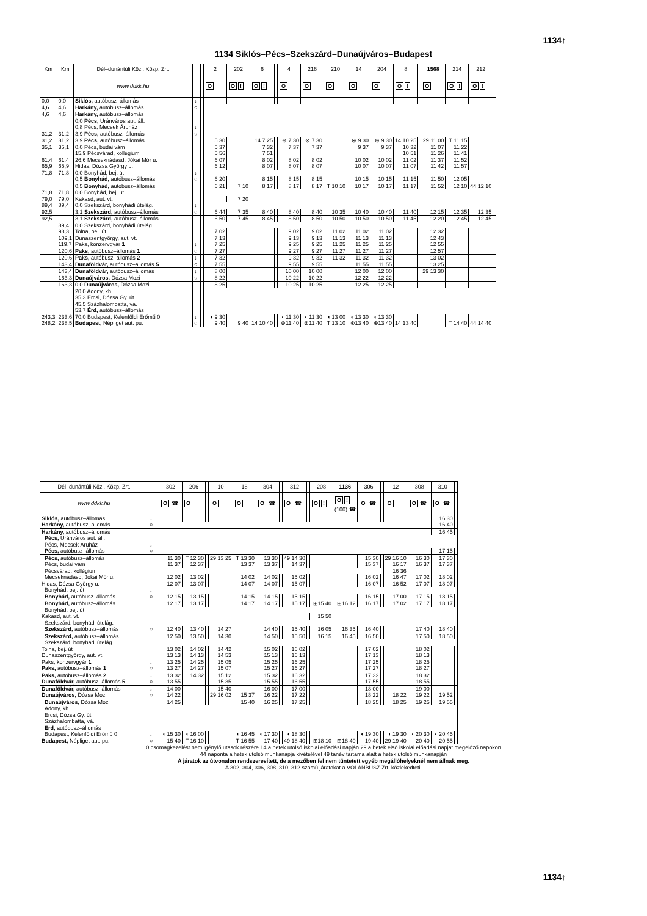1134↑
1134 Siklós–Pécs–Szekszárd–Dunaújváros–Budapest
| Km | Km | Dél–dunántúli Közl. Közp. Zrt. | | | 2 | 202 | 6 | | 4 | 216 | 210 | 14 | 204 | 8 | | 1568 | 214 | 212 | |
| --- | --- | --- | --- | --- | --- | --- | --- | --- | --- | --- | --- | --- | --- | --- | --- | --- | --- | --- | --- |
| | | www.ddkk.hu | | | O | O ! | O ! | | O | O | O | O | O | O ! | | O | O ! | O ! | |
| 0,0 | 0,0 | Siklós, autóbusz–állomás | ↓ | | | | | | | | | | | | | | | | |
| 4,6 | 4,6 | Harkány, autóbusz–állomás | ○ | | | | | | | | | | | | | | | | |
| 4,6 | 4,6 | Harkány, autóbusz–állomás | | | | | | | | | | | | | | | | | |
| | | 0,0 Pécs, Uránváros aut. áll. | | | | | | | | | | | | | | | | | |
| | | 0,8 Pécs, Mecsek Áruház | ↓ | | | | | | | | | | | | | | | | |
| 31,2 | 31,2 | 3,9 Pécs, autóbusz–állomás | ○ | | | | | | | | | | | | | | | | |
| 31,2 | 31,2 | 3,9 Pécs, autóbusz–állomás | | | 5 30 | | 14 7 25 | | ⊕ 7 30 | ⊗ 7 30 | | ⊗ 9 30 | ⊕ 9 30 | 14 10 25 | | 29 11 00 | T 11 15 | | |
| 35,1 | 35,1 | 0,0 Pécs, budai vám | | | 5 37 | | 7 32 | | 7 37 | 7 37 | | 9 37 | 9 37 | 10 32 | | 11 07 | 11 22 | | |
| | | 15,9 Pécsvárad, kollégium | | | 5 56 | | 7 51 | | | | | | | 10 51 | | 11 26 | 11 41 | | |
| 61,4 | 61,4 | 26,6 Mecseknádasd, Jókai Mór u. | | | 6 07 | | 8 02 | | 8 02 | 8 02 | | 10 02 | 10 02 | 11 02 | | 11 37 | 11 52 | | |
| 65,9 | 65,9 | Hidas, Dózsa György u. | | | 6 12 | | 8 07 | | 8 07 | 8 07 | | 10 07 | 10 07 | 11 07 | | 11 42 | 11 57 | | |
| 71,8 | 71,8 | 0,0 Bonyhád, bej. út | ↓ | | | | | | | | | | | | | | | | |
| | | 0,5 Bonyhád, autóbusz–állomás | ○ | | 6 20 | | 8 15 | | 8 15 | 8 15 | | 10 15 | 10 15 | 11 15 | | 11 50 | 12 05 | | |
| | | 0,5 Bonyhád, autóbusz–állomás | | | 6 21 | 7 10 | 8 17 | | 8 17 | 8 17 | T 10 10 | 10 17 | 10 17 | 11 17 | | 11 52 | 12 10 | 44 12 10 | |
| 71,8 | 71,8 | 0,0 Bonyhád, bej. út | | | | | | | | | | | | | | | | | |
| 79,0 | 79,0 | Kakasd, aut. vt. | | | | 7 20 | | | | | | | | | | | | | |
| 89,4 | 89,4 | 0,0 Szekszárd, bonyhádi útelág. | ↓ | | | | | | | | | | | | | | | | |
| 92,5 | | 3,1 Szekszárd, autóbusz–állomás | ○ | | 6 44 | 7 35 | 8 40 | | 8 40 | 8 40 | 10 35 | 10 40 | 10 40 | 11 40 | | 12 15 | 12 35 | 12 35 | |
| 92,5 | | 3,1 Szekszárd, autóbusz–állomás | | | 6 50 | 7 45 | 8 45 | | 8 50 | 8 50 | 10 50 | 10 50 | 10 50 | 11 45 | | 12 20 | 12 45 | 12 45 | |
| | 89,4 | 0,0 Szekszárd, bonyhádi útelág. | | | | | | | | | | | | | | | | | |
| | 98,3 | Tolna, bej. út | | | 7 02 | | | | 9 02 | 9 02 | 11 02 | 11 02 | 11 02 | | | 12 32 | | | |
| | 109,1 | Dunaszentgyörgy, aut. vt. | | | 7 13 | | | | 9 13 | 9 13 | 11 13 | 11 13 | 11 13 | | | 12 43 | | | |
| | 119,7 | Paks, konzervgyár 1 | ↓ | | 7 25 | | | | 9 25 | 9 25 | 11 25 | 11 25 | 11 25 | | | 12 55 | | | |
| | 120,6 | Paks, autóbusz–állomás 1 | ○ | | 7 27 | | | | 9 27 | 9 27 | 11 27 | 11 27 | 11 27 | | | 12 57 | | | |
| | 120,6 | Paks, autóbusz–állomás 2 | ↓ | | 7 32 | | | | 9 32 | 9 32 | 11 32 | 11 32 | 11 32 | | | 13 02 | | | |
| | 143,4 | Dunaföldvár, autóbusz–állomás 5 | ○ | | 7 55 | | | | 9 55 | 9 55 | | 11 55 | 11 55 | | | 13 25 | | | |
| | 143,4 | Dunaföldvár, autóbusz–állomás | ↓ | | 8 00 | | | | 10 00 | 10 00 | | 12 00 | 12 00 | | | 29 13 30 | | | |
| | 163,3 | Dunaújváros, Dózsa Mozi | ○ | | 8 22 | | | | 10 22 | 10 22 | | 12 22 | 12 22 | | | | | | |
| | 163,3 | 0,0 Dunaújváros, Dózsa Mozi | | | 8 25 | | | | 10 25 | 10 25 | | 12 25 | 12 25 | | | | | | |
| | | 20,0 Adony, kh. | | | | | | | | | | | | | | | | | |
| | | 35,3 Ercsi, Dózsa Gy. út | | | | | | | | | | | | | | | | | |
| | | 45,5 Százhalombatta, vá. | | | | | | | | | | | | | | | | | |
| | | 53,7 Érd, autóbusz–állomás | | | | | | | | | | | | | | | | | |
| 243,3 | 233,6 | 70,0 Budapest, Kelenföldi Erőmű 0 | ↓ | | ◖ 9 30 | | | | ◖ 11 30 | ◖ 11 30 | ◖ 13 00 | ◖ 13 30 | ◖ 13 30 | | | | | | |
| 248,2 | 238,5 | Budapest, Népliget aut. pu. | ○ | | 9 40 | 9 40 | 14 10 40 | | ⊕11 40 | ⊗11 40 | T 13 10 | ⊗13 40 | ⊕13 40 | 14 13 40 | | | T 14 40 | 44 14 40 | |
| Dél–dunántúli Közl. Közp. Zrt. | | | 302 | 206 | | 10 | 18 | 304 | | 312 | | 208 | 1136 | 306 | | 12 | 308 | 310 | |
| --- | --- | --- | --- | --- | --- | --- | --- | --- | --- | --- | --- | --- | --- | --- | --- | --- | --- | --- | --- |
| www.ddkk.hu | | | O ☎ | O | | O | O | O ☎ | | O ☎ | | O ! | O ! (100) ☎ | O ☎ | | O | O ☎ | O ☎ | |
| Siklós, autóbusz–állomás | ↓ | | | | | | | | | | | | | | | | | 16 30 | |
| Harkány, autóbusz–állomás | ○ | | | | | | | | | | | | | | | | | 16 40 | |
| Harkány, autóbusz–állomás | | | | | | | | | | | | | | | | | | 16 45 | |
| Pécs, Uránváros aut. áll. | | | | | | | | | | | | | | | | | | | |
| Pécs, Mecsek Áruház | ↓ | | | | | | | | | | | | | | | | | | |
| Pécs, autóbusz–állomás | ○ | | | | | | | | | | | | | | | | | 17 15 | |
| Pécs, autóbusz–állomás | | | 11 30 | T 12 30 | | 29 13 25 | T 13 30 | 13 30 | | 49 14 30 | | | | 15 30 | | 29 16 10 | 16 30 | 17 30 | |
| Pécs, budai vám | | | 11 37 | 12 37 | | | 13 37 | 13 37 | | 14 37 | | | | 15 37 | | 16 17 | 16 37 | 17 37 | |
| Pécsvárad, kollégium | | | | | | | | | | | | | | | | 16 36 | | | |
| Mecseknádasd, Jókai Mór u. | | | 12 02 | 13 02 | | | 14 02 | 14 02 | | 15 02 | | | | 16 02 | | 16 47 | 17 02 | 18 02 | |
| Hidas, Dózsa György u. | | | 12 07 | 13 07 | | | 14 07 | 14 07 | | 15 07 | | | | 16 07 | | 16 52 | 17 07 | 18 07 | |
| Bonyhád, bej. út | ↓ | | | | | | | | | | | | | | | | | | |
| Bonyhád, autóbusz–állomás | ○ | | 12 15 | 13 15 | | | 14 15 | 14 15 | | 15 15 | | | | 16 15 | | 17 00 | 17 15 | 18 15 | |
| Bonyhád, autóbusz–állomás | | | 12 17 | 13 17 | | | 14 17 | 14 17 | | 15 17 | | ⊞15 40 | ⊞16 12 | 16 17 | | 17 02 | 17 17 | 18 17 | |
| Bonyhád, bej. út | | | | | | | | | | | | | | | | | | | |
| Kakasd, aut. vt. | | | | | | | | | | | | 15 50 | | | | | | | |
| Szekszárd, bonyhádi útelág. | | | | | | | | | | | | | | | | | | | |
| Szekszárd, autóbusz–állomás | ○ | | 12 40 | 13 40 | | 14 27 | | 14 40 | | 15 40 | | 16 05 | 16 35 | 16 40 | | | 17 40 | 18 40 | |
| Szekszárd, autóbusz–állomás | | | 12 50 | 13 50 | | 14 30 | | 14 50 | | 15 50 | | 16 15 | 16 45 | 16 50 | | | 17 50 | 18 50 | |
| Szekszárd, bonyhádi útelág. | | | | | | | | | | | | | | | | | | | |
| Tolna, bej. út | | | 13 02 | 14 02 | | 14 42 | | 15 02 | | 16 02 | | | | 17 02 | | | 18 02 | | |
| Dunaszentgyörgy, aut. vt. | | | 13 13 | 14 13 | | 14 53 | | 15 13 | | 16 13 | | | | 17 13 | | | 18 13 | | |
| Paks, konzervgyár 1 | ↓ | | 13 25 | 14 25 | | 15 05 | | 15 25 | | 16 25 | | | | 17 25 | | | 18 25 | | |
| Paks, autóbusz–állomás 1 | ○ | | 13 27 | 14 27 | | 15 07 | | 15 27 | | 16 27 | | | | 17 27 | | | 18 27 | | |
| Paks, autóbusz–állomás 2 | ↓ | | 13 32 | 14 32 | | 15 12 | | 15 32 | | 16 32 | | | | 17 32 | | | 18 32 | | |
| Dunaföldvár, autóbusz–állomás 5 | ○ | | 13 55 | | | 15 35 | | 15 55 | | 16 55 | | | | 17 55 | | | 18 55 | | |
| Dunaföldvár, autóbusz–állomás | ↓ | | 14 00 | | | 15 40 | | 16 00 | | 17 00 | | | | 18 00 | | | 19 00 | | |
| Dunaújváros, Dózsa Mozi | ○ | | 14 22 | | | 29 16 02 | 15 37 | 16 22 | | 17 22 | | | | 18 22 | | 18 22 | 19 22 | 19 52 | |
| Dunaújváros, Dózsa Mozi | | | 14 25 | | | | 15 40 | 16 25 | | 17 25 | | | | 18 25 | | 18 25 | 19 25 | 19 55 | |
| Adony, kh. | | | | | | | | | | | | | | | | | | | |
| Ercsi, Dózsa Gy. út | | | | | | | | | | | | | | | | | | | |
| Százhalombatta, vá. | | | | | | | | | | | | | | | | | | | |
| Érd, autóbusz–állomás | | | | | | | | | | | | | | | | | | | |
| Budapest, Kelenföldi Erőmű 0 | ↓ | | ◖ 15 30 | ◖ 16 00 | | | ◖ 16 45 | ◖ 17 30 | | ◖ 18 30 | | | | ◖ 19 30 | | ◖ 19 30 | ◖ 20 30 | ◖ 20 45 | |
| Budapest, Népliget aut. pu. | ○ | | 15 40 | T 16 10 | | | T 16 55 | 17 40 | | 49 18 40 | | ⊞18 10 | ⊞18 40 | 19 40 | | 29 19 40 | 20 40 | 20 55 | |
0 csomagkezelést nem igénylő utasok részére 14 a hetek utolsó iskolai előadási napján 29 a hetek első iskolai előadási napját megelőző napokon
44 naponta a hetek utolsó munkanapja kivételével 49 tanév tartama alatt a hetek utolsó munkanapján
A járatok az útvonalon rendszeresített, de a mezőben fel nem tüntetett egyéb megállóhelyeknél nem állnak meg.
A 302, 304, 306, 308, 310, 312 számú járatokat a VOLÁNBUSZ Zrt. közlekedteti.
1134↑